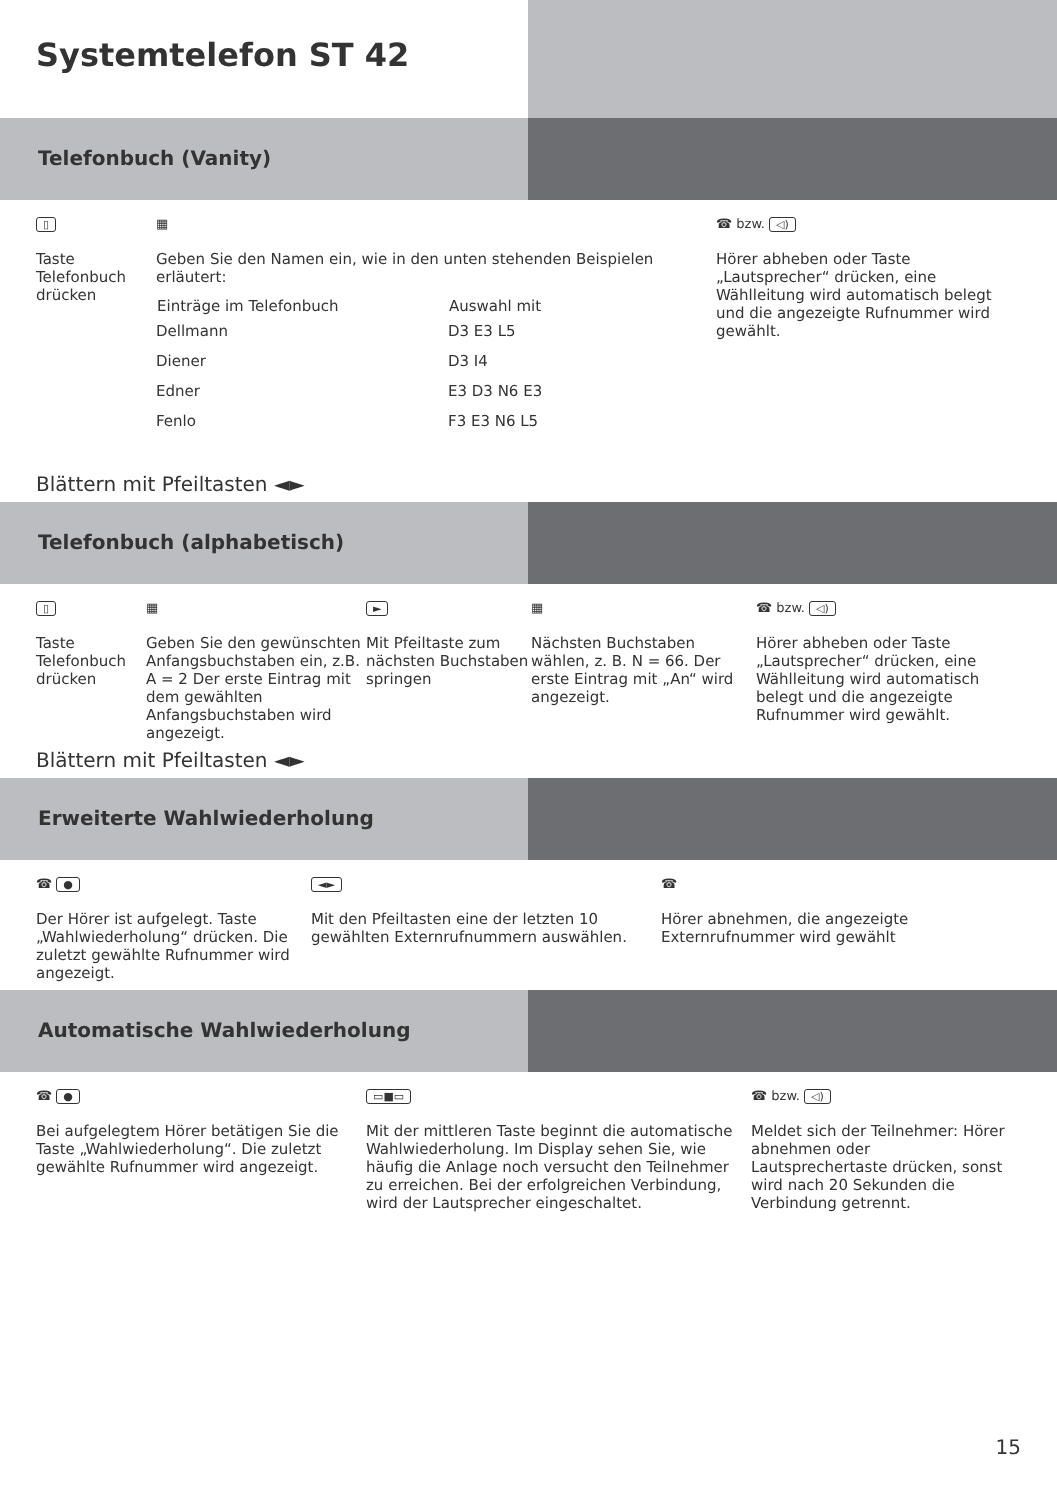Systemtelefon ST 42
Telefonbuch (Vanity)
▯
Taste Telefonbuch drücken
▦
Geben Sie den Namen ein, wie in den unten stehenden Beispielen erläutert:
| Einträge im Telefonbuch | Auswahl mit |
| --- | --- |
| Dellmann | D3 E3 L5 |
| Diener | D3 I4 |
| Edner | E3 D3 N6 E3 |
| Fenlo | F3 E3 N6 L5 |
☎ bzw. ◁)
Hörer abheben oder Taste „Lautsprecher“ drücken, eine Wählleitung wird automatisch belegt und die angezeigte Rufnummer wird gewählt.
Blättern mit Pfeiltasten ◄►
Telefonbuch (alphabetisch)
▯
Taste Telefonbuch drücken
▦
Geben Sie den gewünschten Anfangsbuchstaben ein, z.B. A = 2 Der erste Eintrag mit dem gewählten Anfangsbuchstaben wird angezeigt.
►
Mit Pfeiltaste zum nächsten Buchstaben springen
▦
Nächsten Buchstaben wählen, z. B. N = 66. Der erste Eintrag mit „An“ wird angezeigt.
☎ bzw. ◁)
Hörer abheben oder Taste „Lautsprecher“ drücken, eine Wählleitung wird automatisch belegt und die angezeigte Rufnummer wird gewählt.
Blättern mit Pfeiltasten ◄►
Erweiterte Wahlwiederholung
☎ ●
Der Hörer ist aufgelegt. Taste „Wahlwiederholung“ drücken. Die zuletzt gewählte Rufnummer wird angezeigt.
◄►
Mit den Pfeiltasten eine der letzten 10 gewählten Externrufnummern auswählen.
☎
Hörer abnehmen, die angezeigte Externrufnummer wird gewählt
Automatische Wahlwiederholung
☎ ●
Bei aufgelegtem Hörer betätigen Sie die Taste „Wahlwiederholung“. Die zuletzt gewählte Rufnummer wird angezeigt.
▭■▭
Mit der mittleren Taste beginnt die automatische Wahlwiederholung. Im Display sehen Sie, wie häufig die Anlage noch versucht den Teilnehmer zu erreichen. Bei der erfolgreichen Verbindung, wird der Lautsprecher eingeschaltet.
☎ bzw. ◁)
Meldet sich der Teilnehmer: Hörer abnehmen oder Lautsprechertaste drücken, sonst wird nach 20 Sekunden die Verbindung getrennt.
15